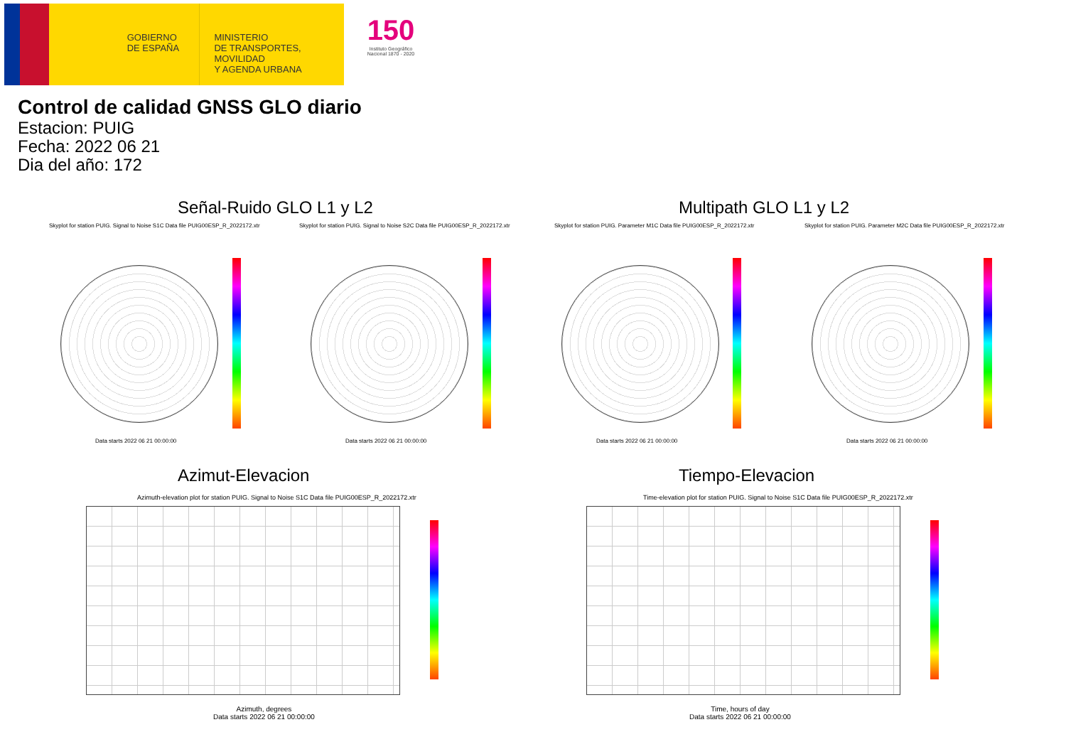GOBIERNO
DE ESPAÑA
MINISTERIO
DE TRANSPORTES, MOVILIDAD
Y AGENDA URBANA
150
Instituto Geográfico
Nacional 1870 - 2020
Control de calidad GNSS GLO diario
Estacion: PUIG
Fecha: 2022 06 21
Dia del año: 172
Señal-Ruido GLO L1 y L2 Multipath GLO L1 y L2
Skyplot for station PUIG. Signal to Noise S1C Data file PUIG00ESP_R_2022172.xtr
Skyplot for station PUIG. Signal to Noise S2C Data file PUIG00ESP_R_2022172.xtr
Skyplot for station PUIG. Parameter M1C Data file PUIG00ESP_R_2022172.xtr
Skyplot for station PUIG. Parameter M2C Data file PUIG00ESP_R_2022172.xtr
Data starts 2022 06 21 00:00:00
Data starts 2022 06 21 00:00:00
Data starts 2022 06 21 00:00:00
Data starts 2022 06 21 00:00:00
Azimut-Elevacion Tiempo-Elevacion
Azimuth-elevation plot for station PUIG. Signal to Noise S1C Data file PUIG00ESP_R_2022172.xtr
Time-elevation plot for station PUIG. Signal to Noise S1C Data file PUIG00ESP_R_2022172.xtr
Azimuth, degrees
Data starts 2022 06 21 00:00:00
Time, hours of day
Data starts 2022 06 21 00:00:00